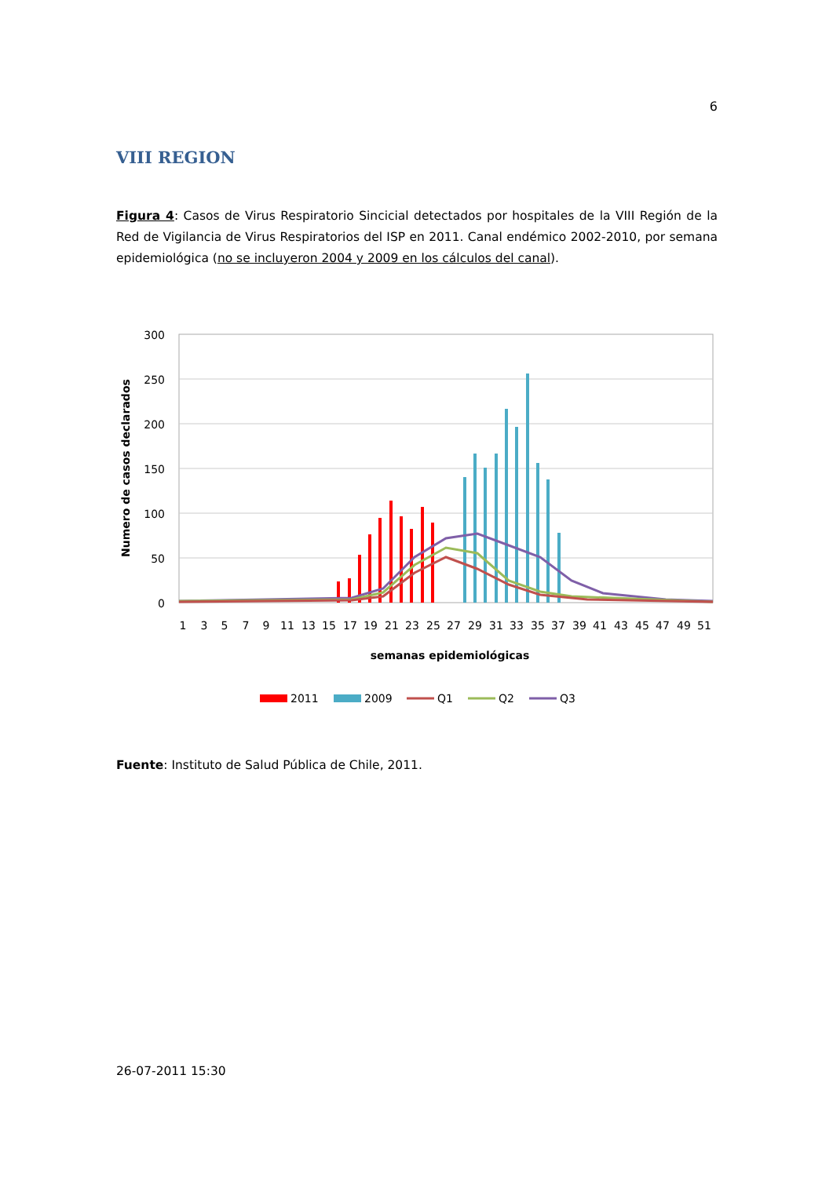6
VIII REGION
Figura 4: Casos de Virus Respiratorio Sincicial detectados por hospitales de la VIII Región de la Red de Vigilancia de Virus Respiratorios del ISP en 2011. Canal endémico 2002-2010, por semana epidemiológica (no se incluyeron 2004 y 2009 en los cálculos del canal).
300
250
200
150
100
50
0
Numero de casos declarados
1
3
5
7
9
11
13
15
17
19
21
23
25
27
29
31
33
35
37
39
41
43
45
47
49
51
semanas epidemiológicas
2011
2009
Q1
Q2
Q3
Fuente: Instituto de Salud Pública de Chile, 2011.
26-07-2011 15:30